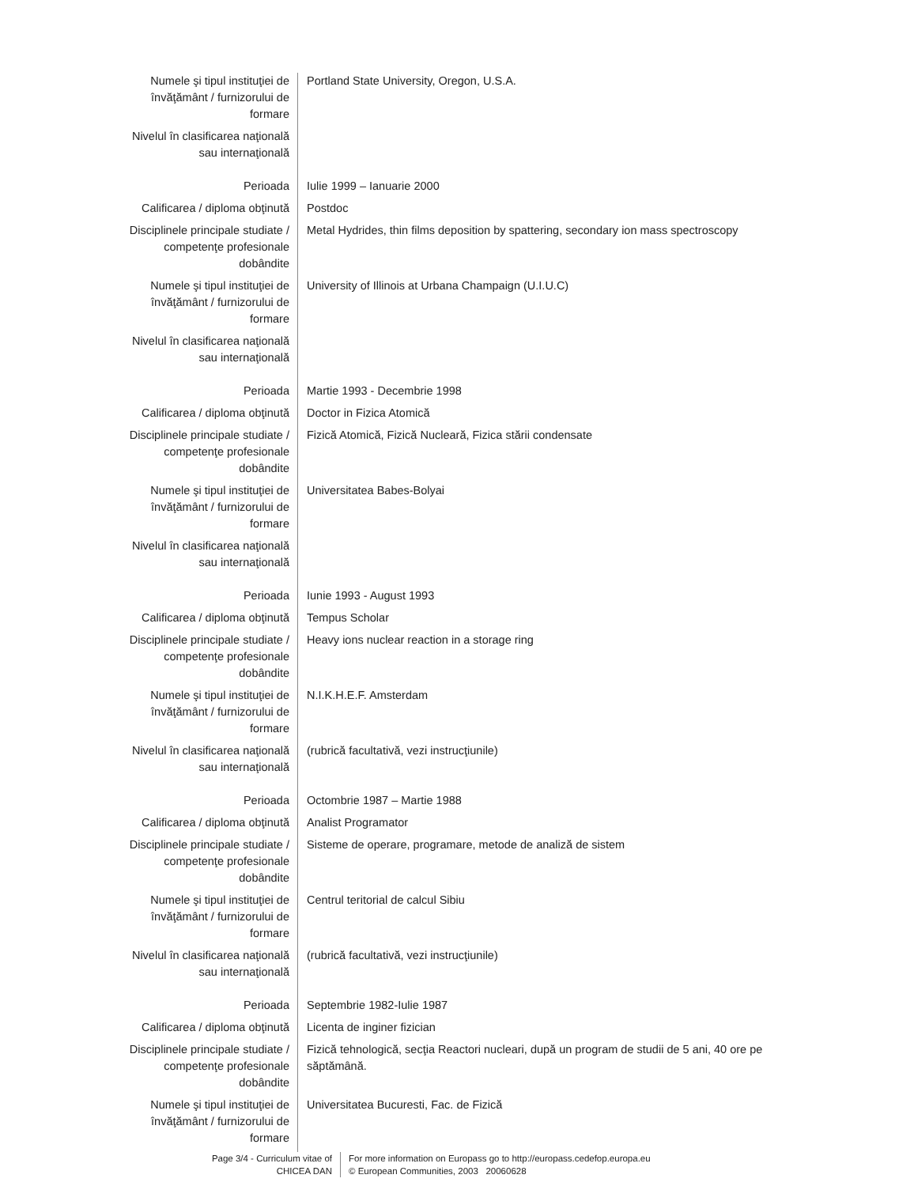| Numele şi tipul instituţiei de învăţământ / furnizorului de formare | Portland State University, Oregon, U.S.A. |
| Nivelul în clasificarea naţională sau internaţională | |
| Perioada | Iulie 1999 – Ianuarie 2000 |
| Calificarea / diploma obţinută | Postdoc |
| Disciplinele principale studiate / competenţe profesionale dobândite | Metal Hydrides, thin films deposition by spattering, secondary ion mass spectroscopy |
| Numele şi tipul instituţiei de învăţământ / furnizorului de formare | University of Illinois at Urbana Champaign (U.I.U.C) |
| Nivelul în clasificarea naţională sau internaţională | |
| Perioada | Martie 1993 - Decembrie 1998 |
| Calificarea / diploma obţinută | Doctor in Fizica Atomică |
| Disciplinele principale studiate / competenţe profesionale dobândite | Fizică Atomică, Fizică Nucleară, Fizica stării condensate |
| Numele şi tipul instituţiei de învăţământ / furnizorului de formare | Universitatea Babes-Bolyai |
| Nivelul în clasificarea naţională sau internaţională | |
| Perioada | Iunie 1993 - August 1993 |
| Calificarea / diploma obţinută | Tempus Scholar |
| Disciplinele principale studiate / competenţe profesionale dobândite | Heavy ions nuclear reaction in a storage ring |
| Numele şi tipul instituţiei de învăţământ / furnizorului de formare | N.I.K.H.E.F. Amsterdam |
| Nivelul în clasificarea naţională sau internaţională | (rubrică facultativă, vezi instrucţiunile) |
| Perioada | Octombrie 1987 – Martie 1988 |
| Calificarea / diploma obţinută | Analist Programator |
| Disciplinele principale studiate / competenţe profesionale dobândite | Sisteme de operare, programare, metode de analiză de sistem |
| Numele şi tipul instituţiei de învăţământ / furnizorului de formare | Centrul teritorial de calcul Sibiu |
| Nivelul în clasificarea naţională sau internaţională | (rubrică facultativă, vezi instrucţiunile) |
| Perioada | Septembrie 1982-Iulie 1987 |
| Calificarea / diploma obţinută | Licenta de inginer fizician |
| Disciplinele principale studiate / competenţe profesionale dobândite | Fizică tehnologică, secţia Reactori nucleari, după un program de studii de 5 ani, 40 ore pe săptămână. |
| Numele şi tipul instituţiei de învăţământ / furnizorului de formare | Universitatea Bucuresti, Fac. de Fizică |
Page 3/4 - Curriculum vitae of CHICEA DAN
For more information on Europass go to http://europass.cedefop.europa.eu
© European Communities, 2003 20060628